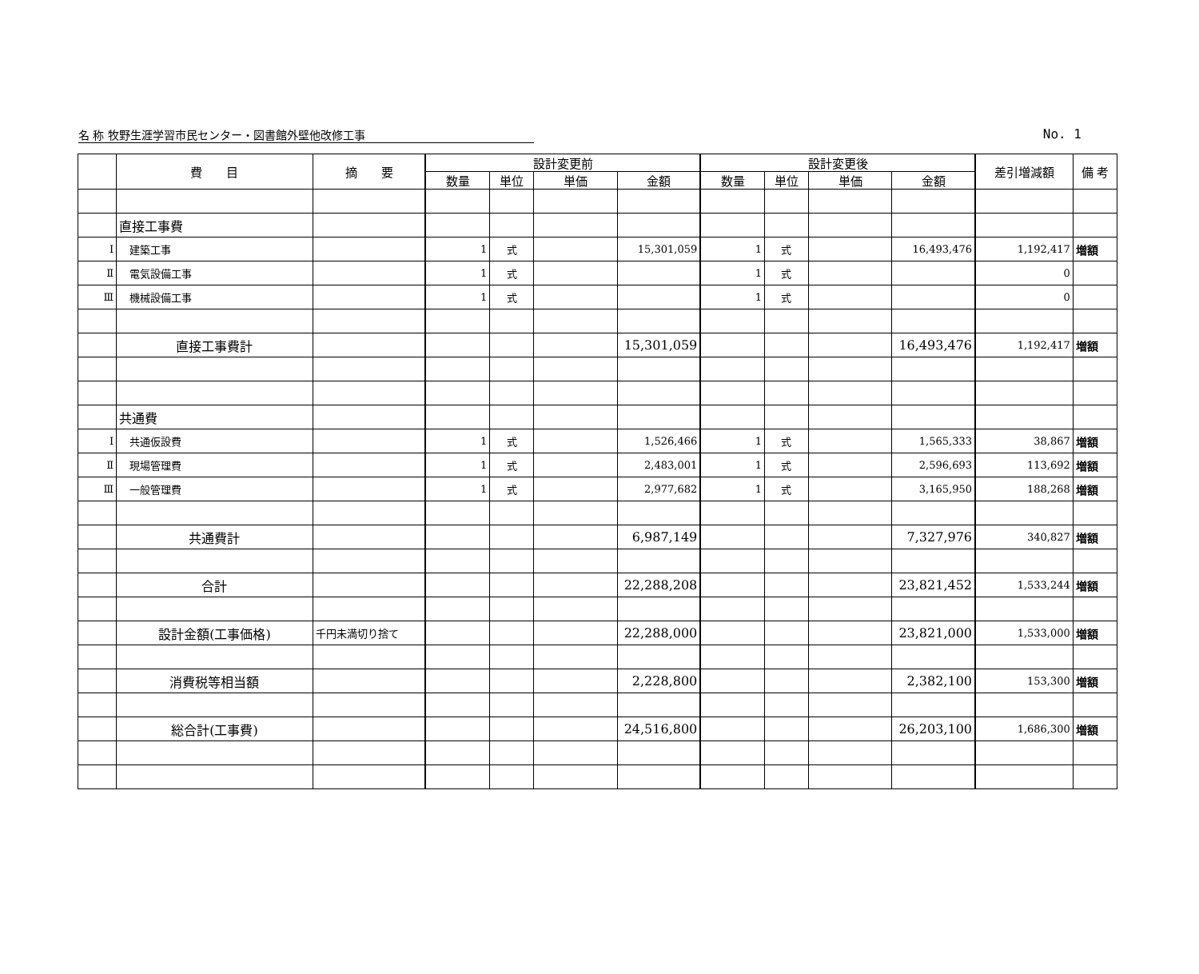名 称 牧野生涯学習市民センター・図書館外壁他改修工事 No. 1
| | 費 目 | 摘 要 | 設計変更前 | | | | 設計変更後 | | | | 差引増減額 | 備 考 |
| --- | --- | --- | --- | --- | --- | --- | --- | --- | --- | --- | --- | --- |
| | | | 数量 | 単位 | 単価 | 金額 | 数量 | 単位 | 単価 | 金額 | | |
| | 直接工事費 | | | | | | | | | | | |
| Ⅰ | 建築工事 | | 1 | 式 | | 15,301,059 | 1 | 式 | | 16,493,476 | 1,192,417 | 増額 |
| Ⅱ | 電気設備工事 | | 1 | 式 | | | 1 | 式 | | | 0 | |
| Ⅲ | 機械設備工事 | | 1 | 式 | | | 1 | 式 | | | 0 | |
| | 直接工事費計 | | | | | 15,301,059 | | | | 16,493,476 | 1,192,417 | 増額 |
| | 共通費 | | | | | | | | | | | |
| Ⅰ | 共通仮設費 | | 1 | 式 | | 1,526,466 | 1 | 式 | | 1,565,333 | 38,867 | 増額 |
| Ⅱ | 現場管理費 | | 1 | 式 | | 2,483,001 | 1 | 式 | | 2,596,693 | 113,692 | 増額 |
| Ⅲ | 一般管理費 | | 1 | 式 | | 2,977,682 | 1 | 式 | | 3,165,950 | 188,268 | 増額 |
| | 共通費計 | | | | | 6,987,149 | | | | 7,327,976 | 340,827 | 増額 |
| | 合計 | | | | | 22,288,208 | | | | 23,821,452 | 1,533,244 | 増額 |
| | 設計金額(工事価格) | 千円未満切り捨て | | | | 22,288,000 | | | | 23,821,000 | 1,533,000 | 増額 |
| | 消費税等相当額 | | | | | 2,228,800 | | | | 2,382,100 | 153,300 | 増額 |
| | 総合計(工事費) | | | | | 24,516,800 | | | | 26,203,100 | 1,686,300 | 増額 |